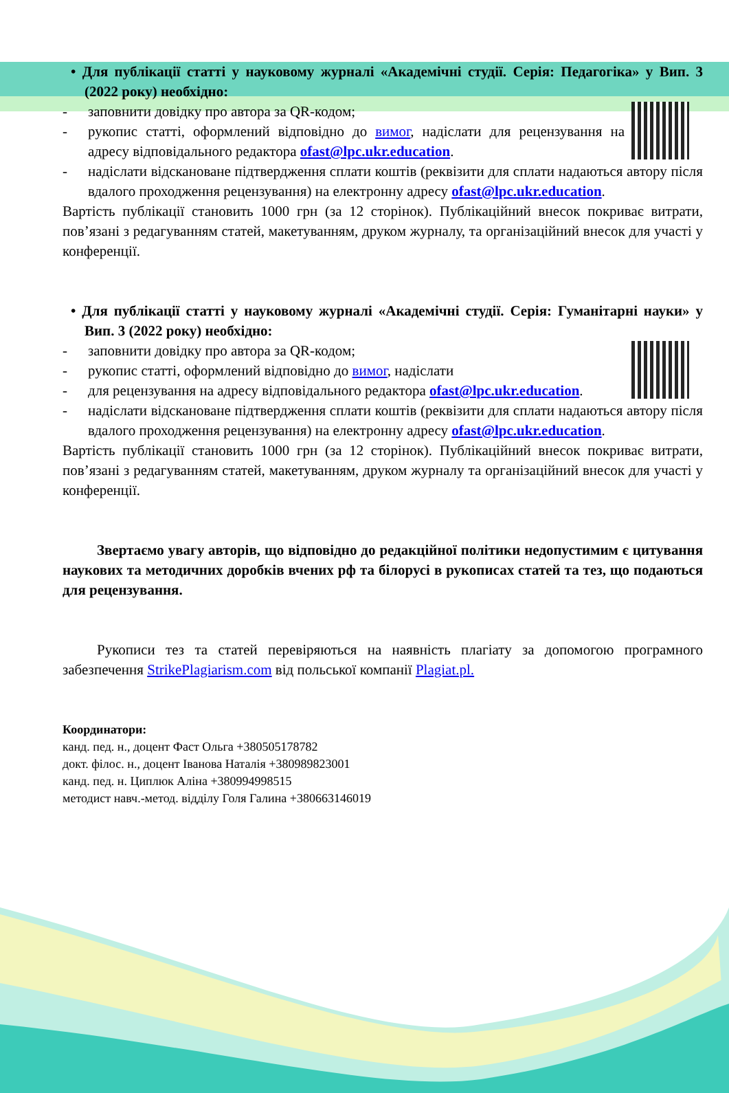• Для публікації статті у науковому журналі «Академічні студії. Серія: Педагогіка» у Вип. 3 (2022 року) необхідно:
- заповнити довідку про автора за QR-кодом;
- рукопис статті, оформлений відповідно до вимог, надіслати для рецензування на адресу відповідального редактора ofast@lpc.ukr.education.
- надіслати відскановане підтвердження сплати коштів (реквізити для сплати надаються автору після вдалого проходження рецензування) на електронну адресу ofast@lpc.ukr.education.
Вартість публікації становить 1000 грн (за 12 сторінок). Публікаційний внесок покриває витрати, пов’язані з редагуванням статей, макетуванням, друком журналу, та організаційний внесок для участі у конференції.
• Для публікації статті у науковому журналі «Академічні студії. Серія: Гуманітарні науки» у Вип. 3 (2022 року) необхідно:
- заповнити довідку про автора за QR-кодом;
- рукопис статті, оформлений відповідно до вимог, надіслати
- для рецензування на адресу відповідального редактора ofast@lpc.ukr.education.
- надіслати відскановане підтвердження сплати коштів (реквізити для сплати надаються автору після вдалого проходження рецензування) на електронну адресу ofast@lpc.ukr.education.
Вартість публікації становить 1000 грн (за 12 сторінок). Публікаційний внесок покриває витрати, пов’язані з редагуванням статей, макетуванням, друком журналу та організаційний внесок для участі у конференції.
Звертаємо увагу авторів, що відповідно до редакційної політики недопустимим є цитування наукових та методичних доробків вчених рф та білорусі в рукописах статей та тез, що подаються для рецензування.
Рукописи тез та статей перевіряються на наявність плагіату за допомогою програмного забезпечення StrikePlagiarism.com від польської компанії Plagiat.pl.
Координатори:
канд. пед. н., доцент Фаст Ольга +380505178782
докт. філос. н., доцент Іванова Наталія +380989823001
канд. пед. н. Циплюк Аліна +380994998515
методист навч.-метод. відділу Голя Галина +380663146019